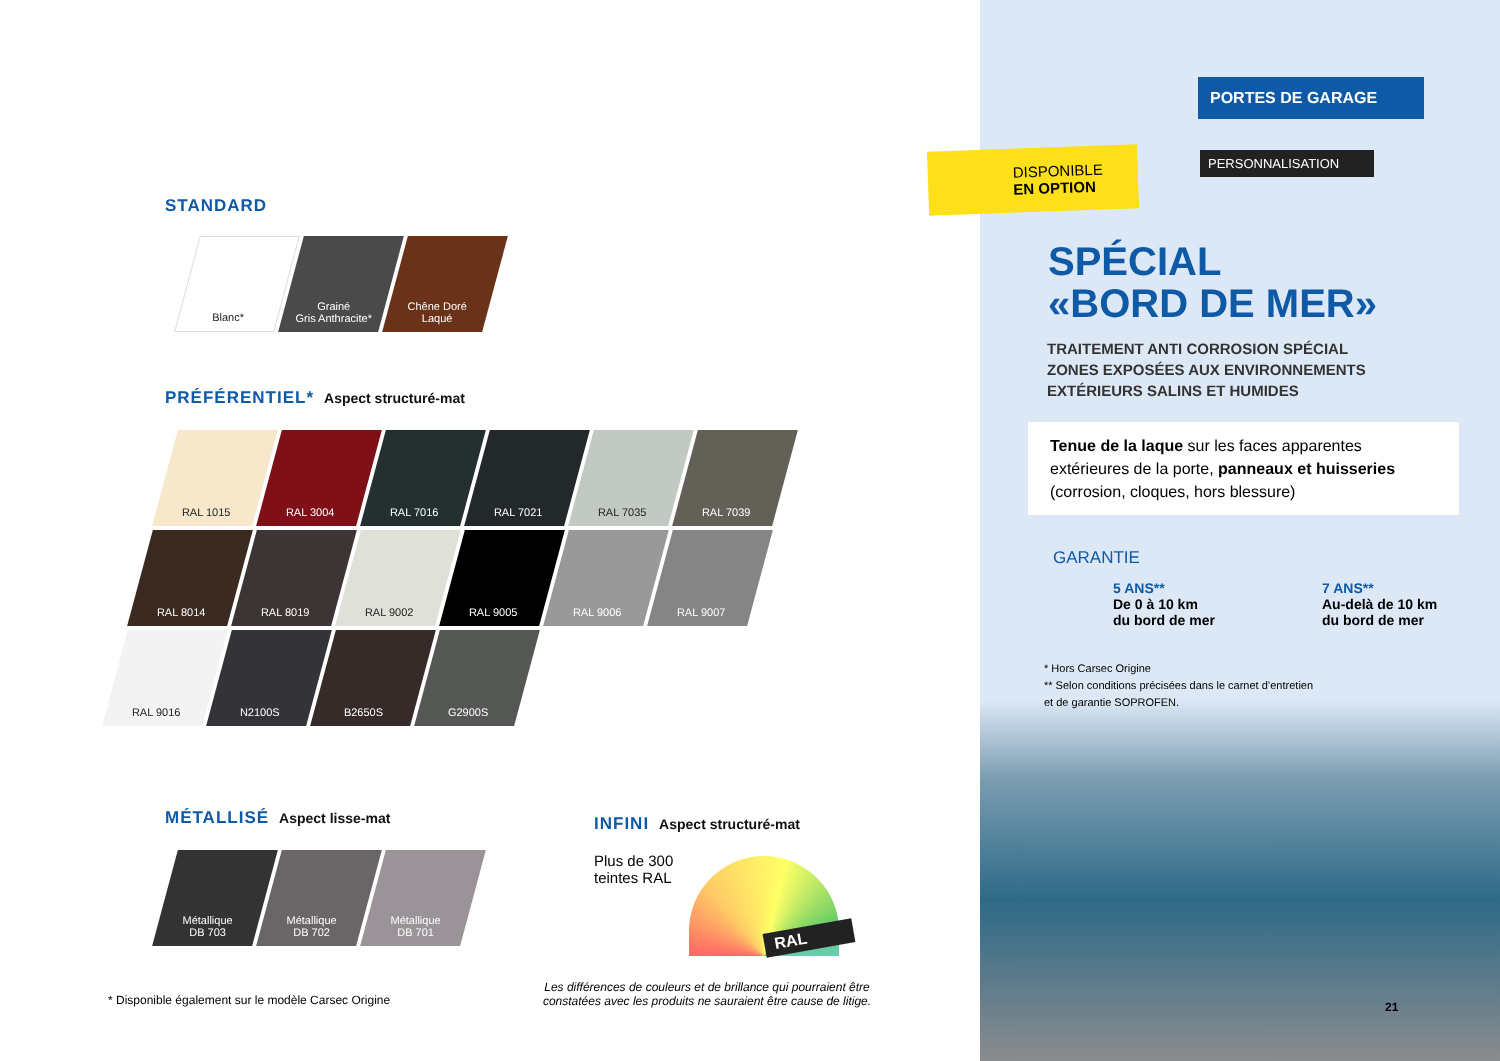STANDARD
Blanc* Grainé
Gris Anthracite*
Chêne Doré
Laqué
PRÉFÉRENTIEL* Aspect structuré-mat
RAL 1015 RAL 3004 RAL 7016 RAL 7021 RAL 7035 RAL 7039
RAL 8014 RAL 8019 RAL 9002 RAL 9005 RAL 9006 RAL 9007
RAL 9016 N2100S B2650S G2900S
MÉTALLISÉ Aspect lisse-mat
Métallique
DB 703
Métallique
DB 702
Métallique
DB 701
INFINI Aspect structuré-mat
Plus de 300
teintes RAL
RAL
* Disponible également sur le modèle Carsec Origine
Les différences de couleurs et de brillance qui pourraient être constatées avec les produits ne sauraient être cause de litige.
PORTES DE GARAGE
DISPONIBLE
EN OPTION
PERSONNALISATION
SPÉCIAL
«BORD DE MER»
TRAITEMENT ANTI CORROSION SPÉCIAL
ZONES EXPOSÉES AUX ENVIRONNEMENTS
EXTÉRIEURS SALINS ET HUMIDES
Tenue de la laque sur les faces apparentes extérieures de la porte, panneaux et huisseries (corrosion, cloques, hors blessure)
GARANTIE
5 ANS**
De 0 à 10 km
du bord de mer
7 ANS**
Au-delà de 10 km
du bord de mer
* Hors Carsec Origine
** Selon conditions précisées dans le carnet d’entretien
et de garantie SOPROFEN.
21